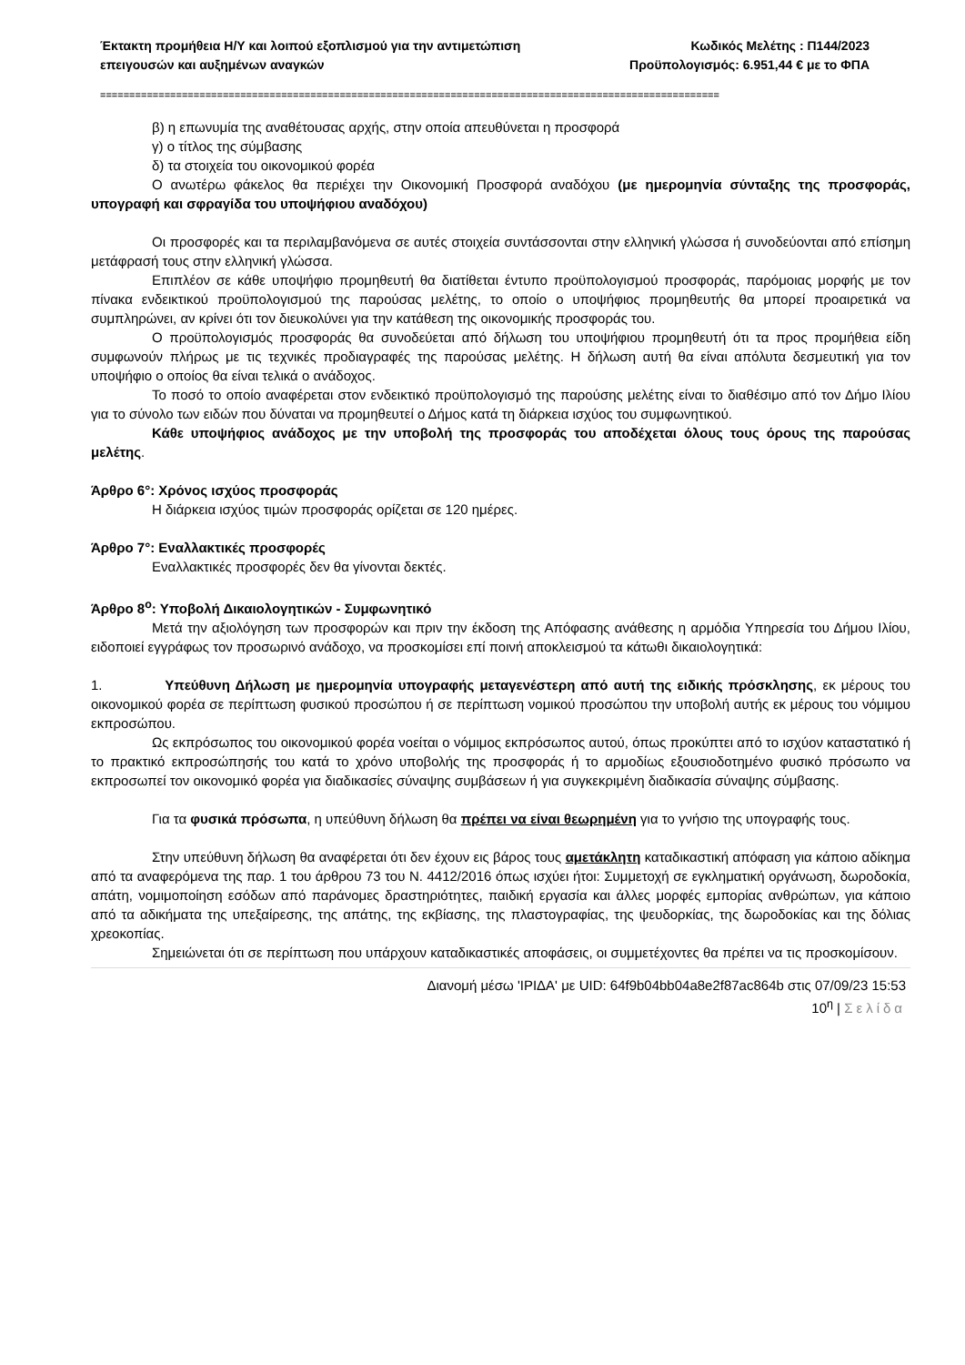Έκτακτη προμήθεια Η/Υ και λοιπού εξοπλισμού για την αντιμετώπιση
επειγουσών και αυξημένων αναγκών
Κωδικός Μελέτης : Π144/2023
Προϋπολογισμός: 6.951,44 € με το ΦΠΑ
==========================================================================================================
β) η επωνυμία της αναθέτουσας αρχής, στην οποία απευθύνεται η προσφορά
γ) ο τίτλος της σύμβασης
δ) τα στοιχεία του οικονομικού φορέα
Ο ανωτέρω φάκελος θα περιέχει την Οικονομική Προσφορά αναδόχου (με ημερομηνία σύνταξης της προσφοράς, υπογραφή και σφραγίδα του υποψήφιου αναδόχου)
Οι προσφορές και τα περιλαμβανόμενα σε αυτές στοιχεία συντάσσονται στην ελληνική γλώσσα ή συνοδεύονται από επίσημη μετάφρασή τους στην ελληνική γλώσσα.
Επιπλέον σε κάθε υποψήφιο προμηθευτή θα διατίθεται έντυπο προϋπολογισμού προσφοράς, παρόμοιας μορφής με τον πίνακα ενδεικτικού προϋπολογισμού της παρούσας μελέτης, το οποίο ο υποψήφιος προμηθευτής θα μπορεί προαιρετικά να συμπληρώνει, αν κρίνει ότι τον διευκολύνει για την κατάθεση της οικονομικής προσφοράς του.
Ο προϋπολογισμός προσφοράς θα συνοδεύεται από δήλωση του υποψήφιου προμηθευτή ότι τα προς προμήθεια είδη συμφωνούν πλήρως με τις τεχνικές προδιαγραφές της παρούσας μελέτης. Η δήλωση αυτή θα είναι απόλυτα δεσμευτική για τον υποψήφιο ο οποίος θα είναι τελικά ο ανάδοχος.
Το ποσό το οποίο αναφέρεται στον ενδεικτικό προϋπολογισμό της παρούσης μελέτης είναι το διαθέσιμο από τον Δήμο Ιλίου για το σύνολο των ειδών που δύναται να προμηθευτεί ο Δήμος κατά τη διάρκεια ισχύος του συμφωνητικού.
Κάθε υποψήφιος ανάδοχος με την υποβολή της προσφοράς του αποδέχεται όλους τους όρους της παρούσας μελέτης.
Άρθρο 6°: Χρόνος ισχύος προσφοράς
Η διάρκεια ισχύος τιμών προσφοράς ορίζεται σε 120 ημέρες.
Άρθρο 7°: Εναλλακτικές προσφορές
Εναλλακτικές προσφορές δεν θα γίνονται δεκτές.
Άρθρο 8<sup>ο</sup>: Υποβολή Δικαιολογητικών - Συμφωνητικό
Μετά την αξιολόγηση των προσφορών και πριν την έκδοση της Απόφασης ανάθεσης η αρμόδια Υπηρεσία του Δήμου Ιλίου, ειδοποιεί εγγράφως τον προσωρινό ανάδοχο, να προσκομίσει επί ποινή αποκλεισμού τα κάτωθι δικαιολογητικά:
1. Υπεύθυνη Δήλωση με ημερομηνία υπογραφής μεταγενέστερη από αυτή της ειδικής πρόσκλησης, εκ μέρους του οικονομικού φορέα σε περίπτωση φυσικού προσώπου ή σε περίπτωση νομικού προσώπου την υποβολή αυτής εκ μέρους του νόμιμου εκπροσώπου.
Ως εκπρόσωπος του οικονομικού φορέα νοείται ο νόμιμος εκπρόσωπος αυτού, όπως προκύπτει από το ισχύον καταστατικό ή το πρακτικό εκπροσώπησής του κατά το χρόνο υποβολής της προσφοράς ή το αρμοδίως εξουσιοδοτημένο φυσικό πρόσωπο να εκπροσωπεί τον οικονομικό φορέα για διαδικασίες σύναψης συμβάσεων ή για συγκεκριμένη διαδικασία σύναψης σύμβασης.
Για τα φυσικά πρόσωπα, η υπεύθυνη δήλωση θα πρέπει να είναι θεωρημένη για το γνήσιο της υπογραφής τους.
Στην υπεύθυνη δήλωση θα αναφέρεται ότι δεν έχουν εις βάρος τους αμετάκλητη καταδικαστική απόφαση για κάποιο αδίκημα από τα αναφερόμενα της παρ. 1 του άρθρου 73 του Ν. 4412/2016 όπως ισχύει ήτοι: Συμμετοχή σε εγκληματική οργάνωση, δωροδοκία, απάτη, νομιμοποίηση εσόδων από παράνομες δραστηριότητες, παιδική εργασία και άλλες μορφές εμπορίας ανθρώπων, για κάποιο από τα αδικήματα της υπεξαίρεσης, της απάτης, της εκβίασης, της πλαστογραφίας, της ψευδορκίας, της δωροδοκίας και της δόλιας χρεοκοπίας.
Σημειώνεται ότι σε περίπτωση που υπάρχουν καταδικαστικές αποφάσεις, οι συμμετέχοντες θα πρέπει να τις προσκομίσουν.
Διανομή μέσω 'ΙΡΙΔΑ' με UID: 64f9b04bb04a8e2f87ac864b στις 07/09/23 15:53
10<sup>η</sup> | Σελίδα